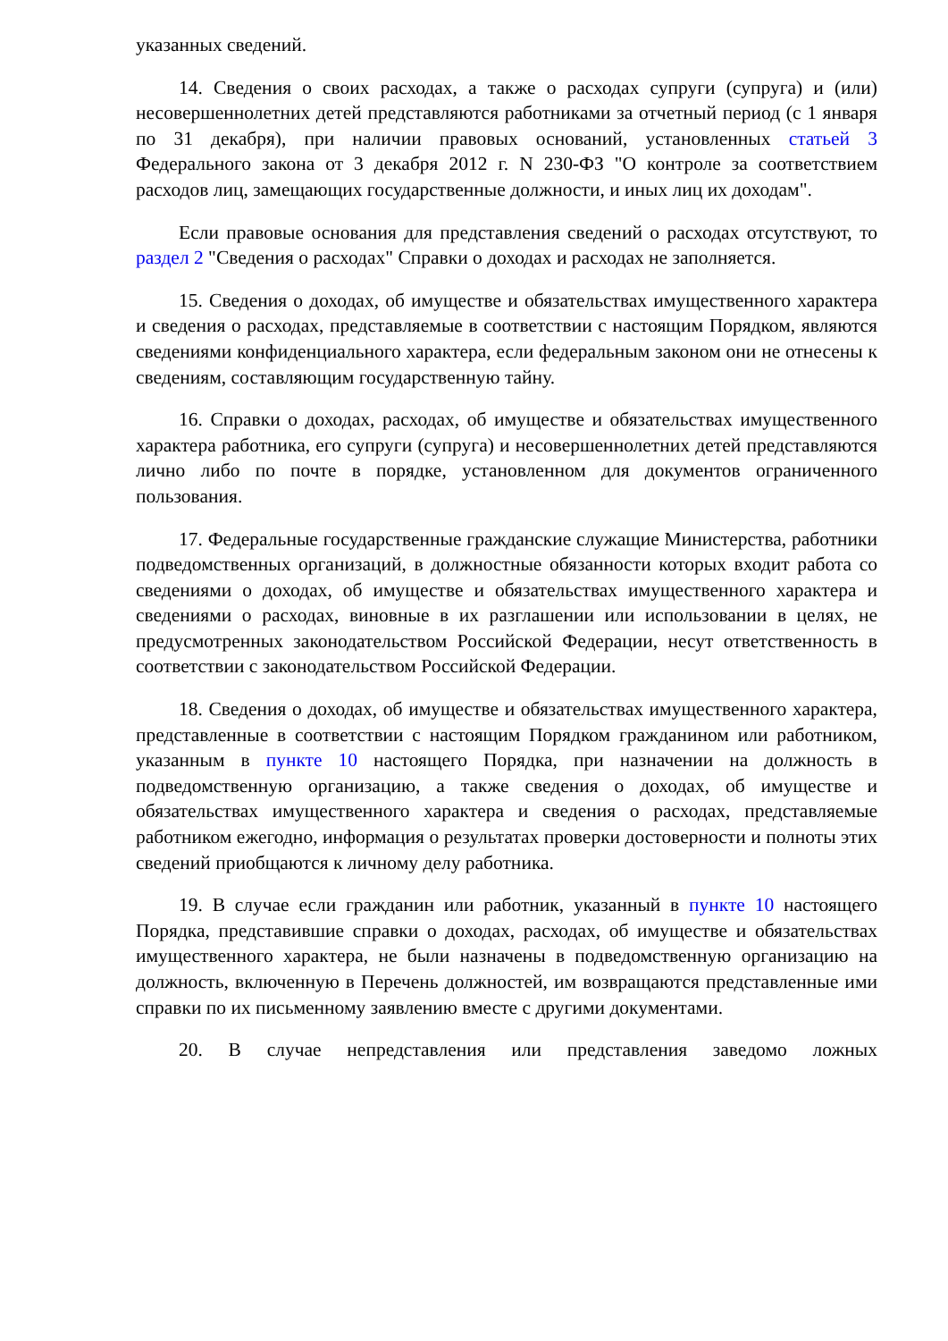указанных сведений.
14. Сведения о своих расходах, а также о расходах супруги (супруга) и (или) несовершеннолетних детей представляются работниками за отчетный период (с 1 января по 31 декабря), при наличии правовых оснований, установленных статьей 3 Федерального закона от 3 декабря 2012 г. N 230-ФЗ "О контроле за соответствием расходов лиц, замещающих государственные должности, и иных лиц их доходам".
Если правовые основания для представления сведений о расходах отсутствуют, то раздел 2 "Сведения о расходах" Справки о доходах и расходах не заполняется.
15. Сведения о доходах, об имуществе и обязательствах имущественного характера и сведения о расходах, представляемые в соответствии с настоящим Порядком, являются сведениями конфиденциального характера, если федеральным законом они не отнесены к сведениям, составляющим государственную тайну.
16. Справки о доходах, расходах, об имуществе и обязательствах имущественного характера работника, его супруги (супруга) и несовершеннолетних детей представляются лично либо по почте в порядке, установленном для документов ограниченного пользования.
17. Федеральные государственные гражданские служащие Министерства, работники подведомственных организаций, в должностные обязанности которых входит работа со сведениями о доходах, об имуществе и обязательствах имущественного характера и сведениями о расходах, виновные в их разглашении или использовании в целях, не предусмотренных законодательством Российской Федерации, несут ответственность в соответствии с законодательством Российской Федерации.
18. Сведения о доходах, об имуществе и обязательствах имущественного характера, представленные в соответствии с настоящим Порядком гражданином или работником, указанным в пункте 10 настоящего Порядка, при назначении на должность в подведомственную организацию, а также сведения о доходах, об имуществе и обязательствах имущественного характера и сведения о расходах, представляемые работником ежегодно, информация о результатах проверки достоверности и полноты этих сведений приобщаются к личному делу работника.
19. В случае если гражданин или работник, указанный в пункте 10 настоящего Порядка, представившие справки о доходах, расходах, об имуществе и обязательствах имущественного характера, не были назначены в подведомственную организацию на должность, включенную в Перечень должностей, им возвращаются представленные ими справки по их письменному заявлению вместе с другими документами.
20. В случае непредставления или представления заведомо ложных